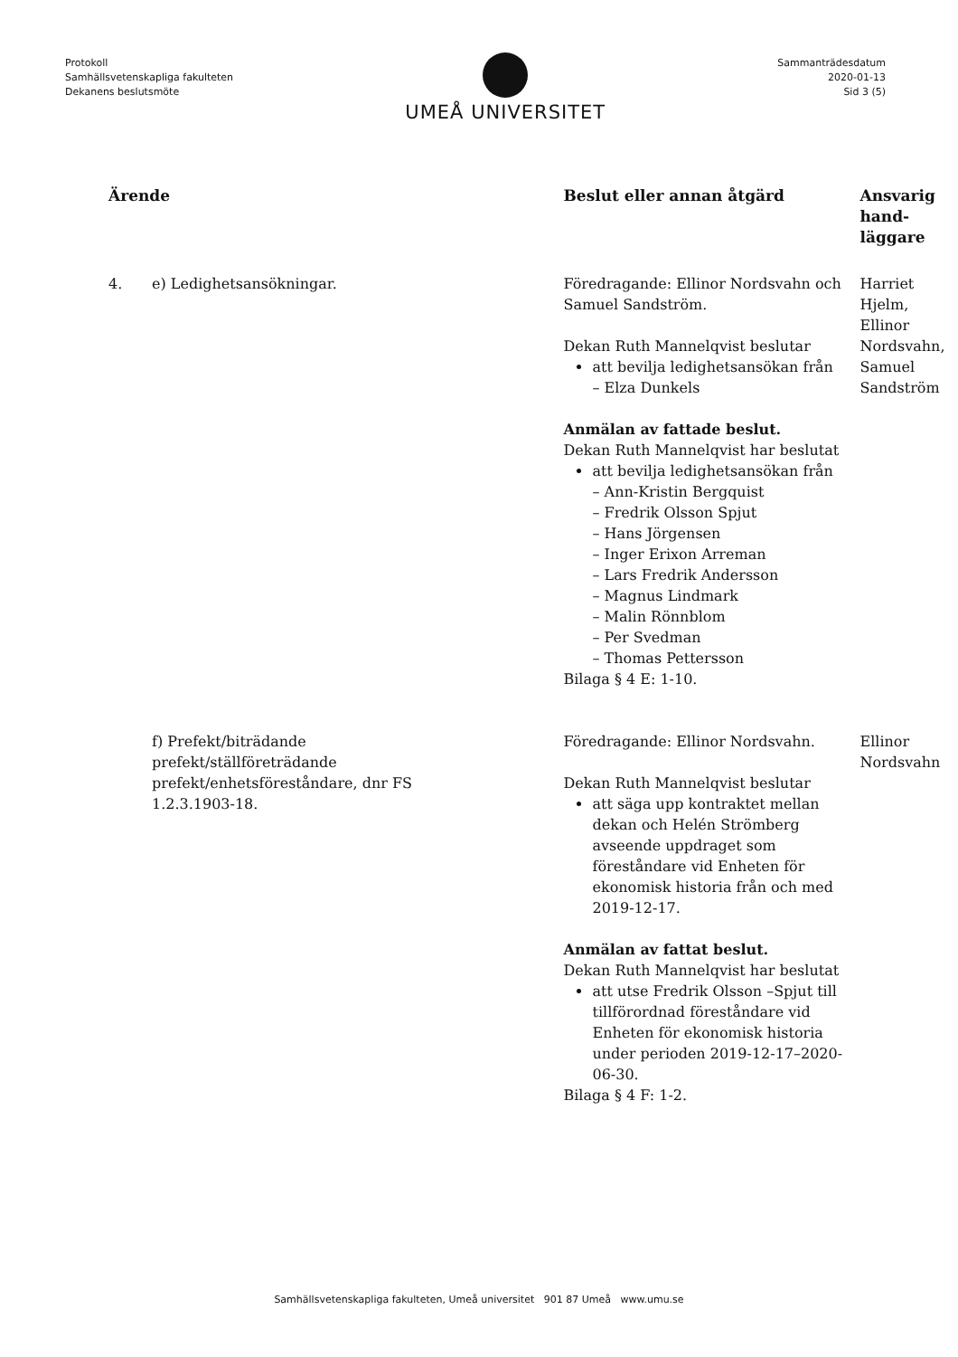Protokoll
Samhällsvetenskapliga fakulteten
Dekanens beslutsmöte
UMEÅ UNIVERSITET
Sammanträdesdatum
2020-01-13
Sid 3 (5)
| Ärende | | Beslut eller annan åtgärd | Ansvarig hand- läggare |
| --- | --- | --- | --- |
| 4. | e) Ledighetsansökningar. | Föredragande: Ellinor Nordsvahn och Samuel Sandström. Dekan Ruth Mannelqvist beslutar att bevilja ledighetsansökan från – Elza Dunkels Anmälan av fattade beslut. Dekan Ruth Mannelqvist har beslutat att bevilja ledighetsansökan från – Ann-Kristin Bergquist – Fredrik Olsson Spjut – Hans Jörgensen – Inger Erixon Arreman – Lars Fredrik Andersson – Magnus Lindmark – Malin Rönnblom – Per Svedman – Thomas Pettersson Bilaga § 4 E: 1-10. | Harriet Hjelm, Ellinor Nordsvahn, Samuel Sandström |
| | f) Prefekt/biträdande prefekt/ställföreträdande prefekt/enhetsföreståndare, dnr FS 1.2.3.1903-18. | Föredragande: Ellinor Nordsvahn. Dekan Ruth Mannelqvist beslutar att säga upp kontraktet mellan dekan och Helén Strömberg avseende uppdraget som föreståndare vid Enheten för ekonomisk historia från och med 2019-12-17. Anmälan av fattat beslut. Dekan Ruth Mannelqvist har beslutat att utse Fredrik Olsson –Spjut till tillförordnad föreståndare vid Enheten för ekonomisk historia under perioden 2019-12-17–2020-06-30. Bilaga § 4 F: 1-2. | Ellinor Nordsvahn |
Samhällsvetenskapliga fakulteten, Umeå universitet 901 87 Umeå www.umu.se